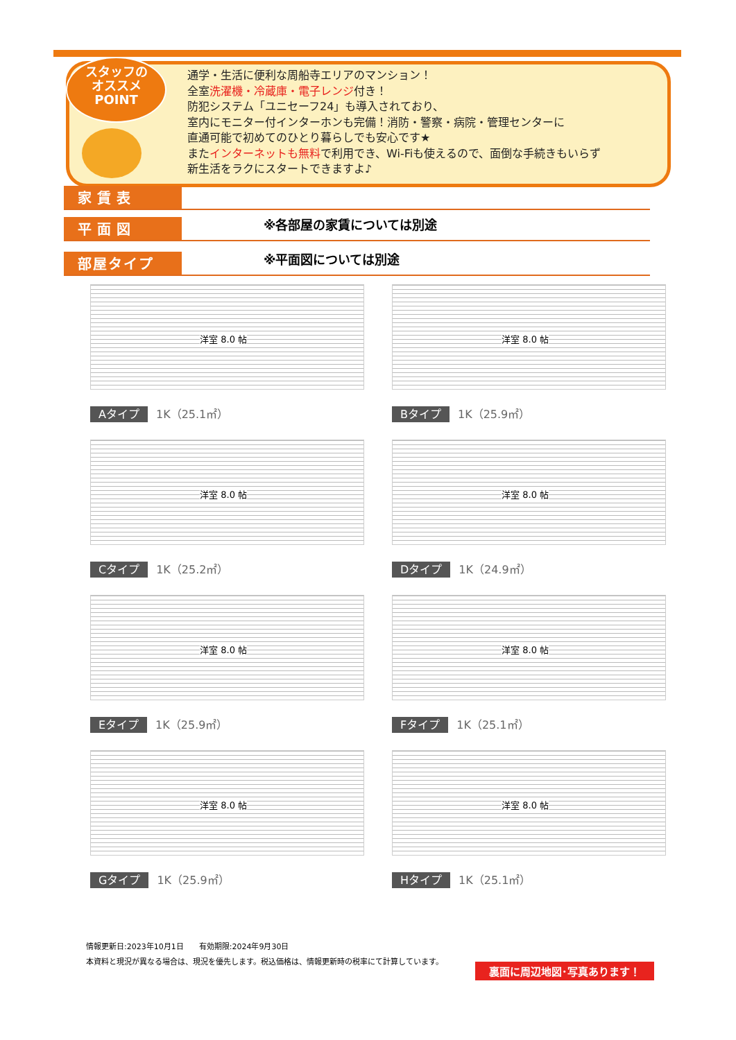スタッフの
オススメ
POINT
通学・生活に便利な周船寺エリアのマンション！
全室洗濯機・冷蔵庫・電子レンジ付き！
防犯システム「ユニセーフ24」も導入されており、
室内にモニター付インターホンも完備！消防・警察・病院・管理センターに
直通可能で初めてのひとり暮らしでも安心です★
またインターネットも無料で利用でき、Wi-Fiも使えるので、面倒な手続きもいらず
新生活をラクにスタートできますよ♪
家賃表
平面図 ※各部屋の家賃については別途
部屋タイプ ※平面図については別途
洋室 8.0 帖
Aタイプ 1K（25.1㎡）
洋室 8.0 帖
Bタイプ 1K（25.9㎡）
洋室 8.0 帖
Cタイプ 1K（25.2㎡）
洋室 8.0 帖
Dタイプ 1K（24.9㎡）
洋室 8.0 帖
Eタイプ 1K（25.9㎡）
洋室 8.0 帖
Fタイプ 1K（25.1㎡）
洋室 8.0 帖
Gタイプ 1K（25.9㎡）
洋室 8.0 帖
Hタイプ 1K（25.1㎡）
情報更新日:2023年10月1日　　有効期限:2024年9月30日
本資料と現況が異なる場合は、現況を優先します。税込価格は、情報更新時の税率にて計算しています。
裏面に周辺地図･写真あります！